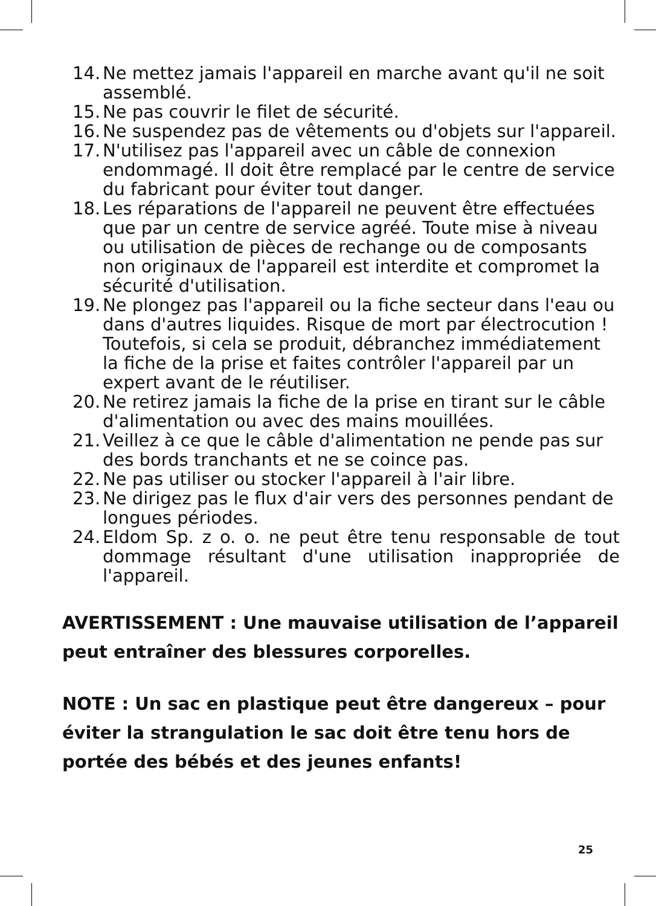14. Ne mettez jamais l'appareil en marche avant qu'il ne soit assemblé.
15. Ne pas couvrir le filet de sécurité.
16. Ne suspendez pas de vêtements ou d'objets sur l'appareil.
17. N'utilisez pas l'appareil avec un câble de connexion endommagé. Il doit être remplacé par le centre de service du fabricant pour éviter tout danger.
18. Les réparations de l'appareil ne peuvent être effectuées que par un centre de service agréé. Toute mise à niveau ou utilisation de pièces de rechange ou de composants non originaux de l'appareil est interdite et compromet la sécurité d'utilisation.
19. Ne plongez pas l'appareil ou la fiche secteur dans l'eau ou dans d'autres liquides. Risque de mort par électrocution ! Toutefois, si cela se produit, débranchez immédiatement la fiche de la prise et faites contrôler l'appareil par un expert avant de le réutiliser.
20. Ne retirez jamais la fiche de la prise en tirant sur le câble d'alimentation ou avec des mains mouillées.
21. Veillez à ce que le câble d'alimentation ne pende pas sur des bords tranchants et ne se coince pas.
22. Ne pas utiliser ou stocker l'appareil à l'air libre.
23. Ne dirigez pas le flux d'air vers des personnes pendant de longues périodes.
24. Eldom Sp. z o. o. ne peut être tenu responsable de tout dommage résultant d'une utilisation inappropriée de l'appareil.
AVERTISSEMENT : Une mauvaise utilisation de l’appareil peut entraîner des blessures corporelles.
NOTE : Un sac en plastique peut être dangereux – pour éviter la strangulation le sac doit être tenu hors de portée des bébés et des jeunes enfants!
25